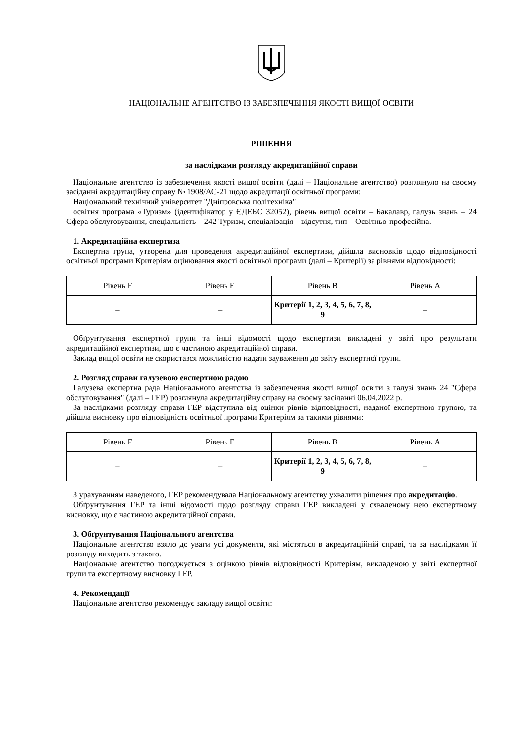НАЦІОНАЛЬНЕ АГЕНТСТВО ІЗ ЗАБЕЗПЕЧЕННЯ ЯКОСТІ ВИЩОЇ ОСВІТИ
РІШЕННЯ
за наслідками розгляду акредитаційної справи
Національне агентство із забезпечення якості вищої освіти (далі – Національне агентство) розглянуло на своєму засіданні акредитаційну справу № 1908/АС-21 щодо акредитації освітньої програми:
Національний технічний університет "Дніпровська політехніка"
освітня програма «Туризм» (ідентифікатор у ЄДЕБО 32052), рівень вищої освіти – Бакалавр, галузь знань – 24 Сфера обслуговування, спеціальність – 242 Туризм, спеціалізація – відсутня, тип – Освітньо-професійна.
1. Акредитаційна експертиза
Експертна група, утворена для проведення акредитаційної експертизи, дійшла висновків щодо відповідності освітньої програми Критеріям оцінювання якості освітньої програми (далі – Критерії) за рівнями відповідності:
| Рівень F | Рівень E | Рівень B | Рівень A |
| --- | --- | --- | --- |
| – | – | Критерії 1, 2, 3, 4, 5, 6, 7, 8, 9 | – |
Обґрунтування експертної групи та інші відомості щодо експертизи викладені у звіті про результати акредитаційної експертизи, що є частиною акредитаційної справи.
Заклад вищої освіти не скористався можливістю надати зауваження до звіту експертної групи.
2. Розгляд справи галузевою експертною радою
Галузева експертна рада Національного агентства із забезпечення якості вищої освіти з галузі знань 24 "Сфера обслуговування" (далі – ГЕР) розглянула акредитаційну справу на своєму засіданні 06.04.2022 р.
За наслідками розгляду справи ГЕР відступила від оцінки рівнів відповідності, наданої експертною групою, та дійшла висновку про відповідність освітньої програми Критеріям за такими рівнями:
| Рівень F | Рівень E | Рівень B | Рівень A |
| --- | --- | --- | --- |
| – | – | Критерії 1, 2, 3, 4, 5, 6, 7, 8, 9 | – |
З урахуванням наведеного, ГЕР рекомендувала Національному агентству ухвалити рішення про акредитацію.
Обґрунтування ГЕР та інші відомості щодо розгляду справи ГЕР викладені у схваленому нею експертному висновку, що є частиною акредитаційної справи.
3. Обґрунтування Національного агентства
Національне агентство взяло до уваги усі документи, які містяться в акредитаційній справі, та за наслідками її розгляду виходить з такого.
Національне агентство погоджується з оцінкою рівнів відповідності Критеріям, викладеною у звіті експертної групи та експертному висновку ГЕР.
4. Рекомендації
Національне агентство рекомендує закладу вищої освіти: